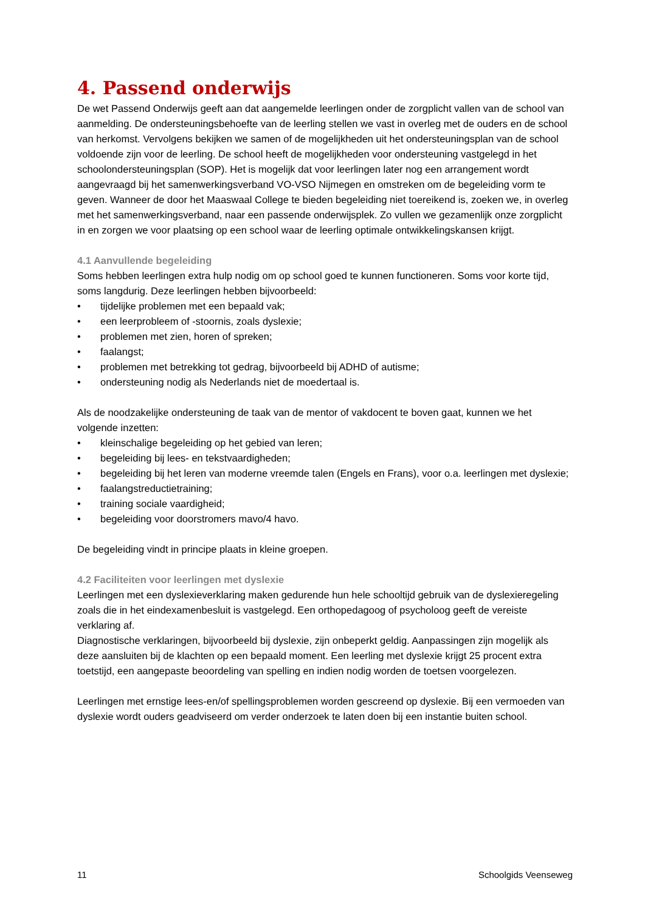4. Passend onderwijs
De wet Passend Onderwijs geeft aan dat aangemelde leerlingen onder de zorgplicht vallen van de school van aanmelding. De ondersteuningsbehoefte van de leerling stellen we vast in overleg met de ouders en de school van herkomst. Vervolgens bekijken we samen of de mogelijkheden uit het ondersteuningsplan van de school voldoende zijn voor de leerling. De school heeft de mogelijkheden voor ondersteuning vastgelegd in het schoolondersteuningsplan (SOP). Het is mogelijk dat voor leerlingen later nog een arrangement wordt aangevraagd bij het samenwerkingsverband VO-VSO Nijmegen en omstreken om de begeleiding vorm te geven. Wanneer de door het Maaswaal College te bieden begeleiding niet toereikend is, zoeken we, in overleg met het samenwerkingsverband, naar een passende onderwijsplek. Zo vullen we gezamenlijk onze zorgplicht in en zorgen we voor plaatsing op een school waar de leerling optimale ontwikkelingskansen krijgt.
4.1 Aanvullende begeleiding
Soms hebben leerlingen extra hulp nodig om op school goed te kunnen functioneren. Soms voor korte tijd, soms langdurig. Deze leerlingen hebben bijvoorbeeld:
• tijdelijke problemen met een bepaald vak;
• een leerprobleem of -stoornis, zoals dyslexie;
• problemen met zien, horen of spreken;
• faalangst;
• problemen met betrekking tot gedrag, bijvoorbeeld bij ADHD of autisme;
• ondersteuning nodig als Nederlands niet de moedertaal is.
Als de noodzakelijke ondersteuning de taak van de mentor of vakdocent te boven gaat, kunnen we het volgende inzetten:
• kleinschalige begeleiding op het gebied van leren;
• begeleiding bij lees- en tekstvaardigheden;
• begeleiding bij het leren van moderne vreemde talen (Engels en Frans), voor o.a. leerlingen met dyslexie;
• faalangstreductietraining;
• training sociale vaardigheid;
• begeleiding voor doorstromers mavo/4 havo.
De begeleiding vindt in principe plaats in kleine groepen.
4.2 Faciliteiten voor leerlingen met dyslexie
Leerlingen met een dyslexieverklaring maken gedurende hun hele schooltijd gebruik van de dyslexieregeling zoals die in het eindexamenbesluit is vastgelegd. Een orthopedagoog of psycholoog geeft de vereiste verklaring af.
Diagnostische verklaringen, bijvoorbeeld bij dyslexie, zijn onbeperkt geldig. Aanpassingen zijn mogelijk als deze aansluiten bij de klachten op een bepaald moment. Een leerling met dyslexie krijgt 25 procent extra toetstijd, een aangepaste beoordeling van spelling en indien nodig worden de toetsen voorgelezen.
Leerlingen met ernstige lees-en/of spellingsproblemen worden gescreend op dyslexie. Bij een vermoeden van dyslexie wordt ouders geadviseerd om verder onderzoek te laten doen bij een instantie buiten school.
11 Schoolgids Veenseweg